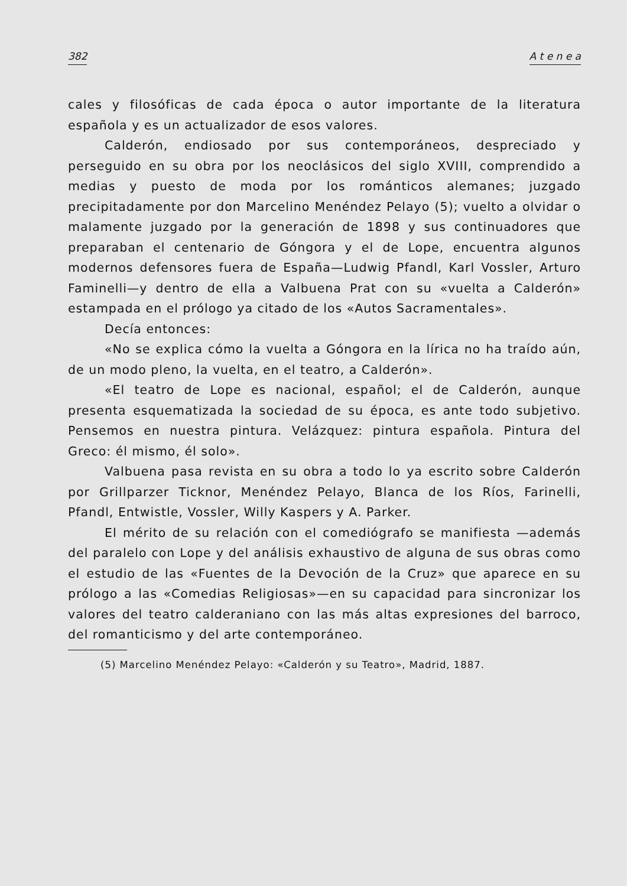382 A t e n e a
cales y filosóficas de cada época o autor importante de la literatura española y es un actualizador de esos valores.
Calderón, endiosado por sus contemporáneos, despreciado y perseguido en su obra por los neoclásicos del siglo XVIII, comprendido a medias y puesto de moda por los románticos alemanes; juzgado precipitadamente por don Marcelino Menéndez Pelayo (5); vuelto a olvidar o malamente juzgado por la generación de 1898 y sus continuadores que preparaban el centenario de Góngora y el de Lope, encuentra algunos modernos defensores fuera de España—Ludwig Pfandl, Karl Vossler, Arturo Faminelli—y dentro de ella a Valbuena Prat con su «vuelta a Calderón» estampada en el prólogo ya citado de los «Autos Sacramentales».
Decía entonces:
«No se explica cómo la vuelta a Góngora en la lírica no ha traído aún, de un modo pleno, la vuelta, en el teatro, a Calderón».
«El teatro de Lope es nacional, español; el de Calderón, aunque presenta esquematizada la sociedad de su época, es ante todo subjetivo. Pensemos en nuestra pintura. Velázquez: pintura española. Pintura del Greco: él mismo, él solo».
Valbuena pasa revista en su obra a todo lo ya escrito sobre Calderón por Grillparzer Ticknor, Menéndez Pelayo, Blanca de los Ríos, Farinelli, Pfandl, Entwistle, Vossler, Willy Kaspers y A. Parker.
El mérito de su relación con el comediógrafo se manifiesta —además del paralelo con Lope y del análisis exhaustivo de alguna de sus obras como el estudio de las «Fuentes de la Devoción de la Cruz» que aparece en su prólogo a las «Comedias Religiosas»—en su capacidad para sincronizar los valores del teatro calderaniano con las más altas expresiones del barroco, del romanticismo y del arte contemporáneo.
(5) Marcelino Menéndez Pelayo: «Calderón y su Teatro», Madrid, 1887.